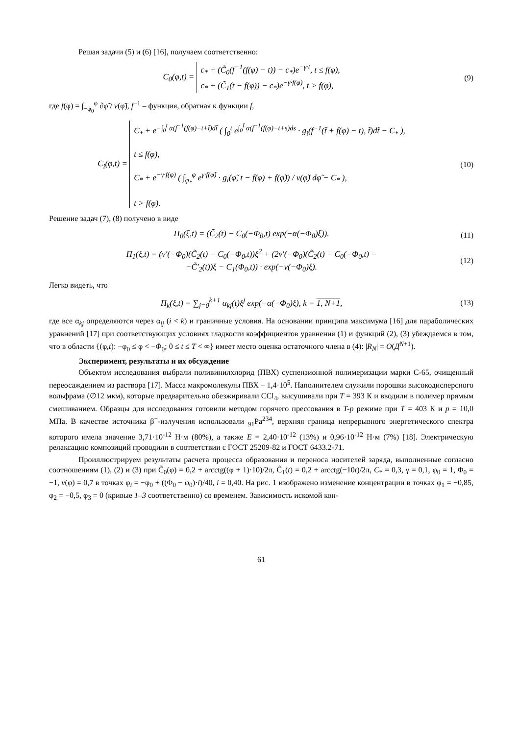Решая задачи (5) и (6) [16], получаем соответственно:
C<sub>0</sub>(φ,t) = c<sub>*</sub> + (C̃<sub>0</sub>(f<sup>−1</sup>(f(φ) − t)) − c<sub>*</sub>)e<sup>−γ·t</sup>, t ≤ f(φ),
c<sub>*</sub> + (C̃<sub>1</sub>(t − f(φ)) − c<sub>*</sub>)e<sup>−γ·f(φ)</sup>, t > f(φ),
(9)
где f(φ) = ∫<sub>−φ<sub>0</sub></sub><sup>φ</sup> ∂φ̃ / v(φ̃), f<sup>−1</sup> – функция, обратная к функции f,
C<sub>i</sub>(φ,t) = C<sub>*</sub> + e<sup>−∫<sub>0</sub><sup>t</sup> α(f<sup>−1</sup>(f(φ)−t+t̃)dt̃</sup> ( ∫<sub>0</sub><sup>t</sup> e<sup>∫<sub>0</sub><sup>t̃</sup> α(f<sup>−1</sup>(f(φ)−t+s)ds</sup> · g<sub>i</sub>(f<sup>−1</sup>(t̃ + f(φ) − t), t̃)dt̃ − C<sub>*</sub> ),
t ≤ f(φ),
C<sub>*</sub> + e<sup>−γ·f(φ)</sup> ( ∫<sub>φ<sub>*</sub></sub><sup>φ</sup> e<sup>γ·f(φ̃)</sup> · g<sub>i</sub>(φ̃, t − f(φ) + f(φ̃)) / v(φ̃) dφ̃ − C<sub>*</sub> ),
t > f(φ).
(10)
Решение задач (7), (8) получено в виде
П<sub>0</sub>(ξ,t) = (C̃<sub>2</sub>(t) − C<sub>0</sub>(−Φ<sub>0</sub>,t) exp(−α(−Φ<sub>0</sub>)ξ)).
(11)
П<sub>1</sub>(ξ,t) = (v′(−Φ<sub>0</sub>)(C̃<sub>2</sub>(t) − C<sub>0</sub>(−Φ<sub>0</sub>,t))ξ<sup>2</sup> + (2v′(−Φ<sub>0</sub>)(C̃<sub>2</sub>(t) − C<sub>0</sub>(−Φ<sub>0</sub>,t) −
−C̃′<sub>2</sub>(t))ξ − C<sub>1</sub>(Φ<sub>0</sub>,t)) · exp(−v(−Φ<sub>0</sub>)ξ).
(12)
Легко видеть, что
П<sub>k</sub>(ξ,t) = ∑<sub>j=0</sub><sup>k+1</sup> α<sub>kj</sub>(t)ξ<sup>j</sup> exp(−α(−Φ<sub>0</sub>)ξ), k = 1, N+1,
(13)
где все α<sub>kj</sub> определяются через α<sub>ij</sub> (i < k) и граничные условия. На основании принципа максимума [16] для параболических уравнений [17] при соответствующих условиях гладкости коэффициентов уравнения (1) и функций (2), (3) убеждаемся в том, что в области {(φ,t): −φ<sub>0</sub> ≤ φ < −Φ<sub>0</sub>; 0 ≤ t ≤ T < ∞} имеет место оценка остаточного члена в (4): |R<sub>N</sub>| = O(Д<sup>N+1</sup>).
Эксперимент, результаты и их обсуждение
Объектом исследования выбрали поливинилхлорид (ПВХ) суспензионной полимеризации марки С-65, очищенный переосаждением из раствора [17]. Масса макромолекулы ПВХ – 1,4·10<sup>5</sup>. Наполнителем служили порошки высокодисперсного вольфрама (∅12 мкм), которые предварительно обезжиривали CCl<sub>4</sub>, высушивали при T = 393 К и вводили в полимер прямым смешиванием. Образцы для исследования готовили методом горячего прессования в T-p режиме при T = 403 К и p = 10,0 МПа. В качестве источника β<sup>−</sup>-излучения использовали <sub>91</sub>Pa<sup>234</sup>, верхняя граница непрерывного энергетического спектра которого имела значение 3,71·10<sup>-12</sup> Н·м (80%), а также E = 2,40·10<sup>-12</sup> (13%) и 0,96·10<sup>-12</sup> Н·м (7%) [18]. Электрическую релаксацию композиций проводили в соответствии с ГОСТ 25209-82 и ГОСТ 6433.2-71.
Проиллюстрируем результаты расчета процесса образования и переноса носителей заряда, выполненные согласно соотношениям (1), (2) и (3) при C̃<sub>0</sub>(φ) = 0,2 + arcctg((φ + 1)·10)/2π, C̃<sub>1</sub>(t) = 0,2 + arcctg(−10t)/2π, C<sub>*</sub> = 0,3, γ = 0,1, φ<sub>0</sub> = 1, Φ<sub>0</sub> = −1, v(φ) = 0,7 в точках φ<sub>i</sub> = −φ<sub>0</sub> + ((Φ<sub>0</sub> − φ<sub>0</sub>)·i)/40, i = 0,40. На рис. 1 изображено изменение концентрации в точках φ<sub>1</sub> = −0,85, φ<sub>2</sub> = −0,5, φ<sub>3</sub> = 0 (кривые 1–3 соответственно) со временем. Зависимость искомой кон-
61